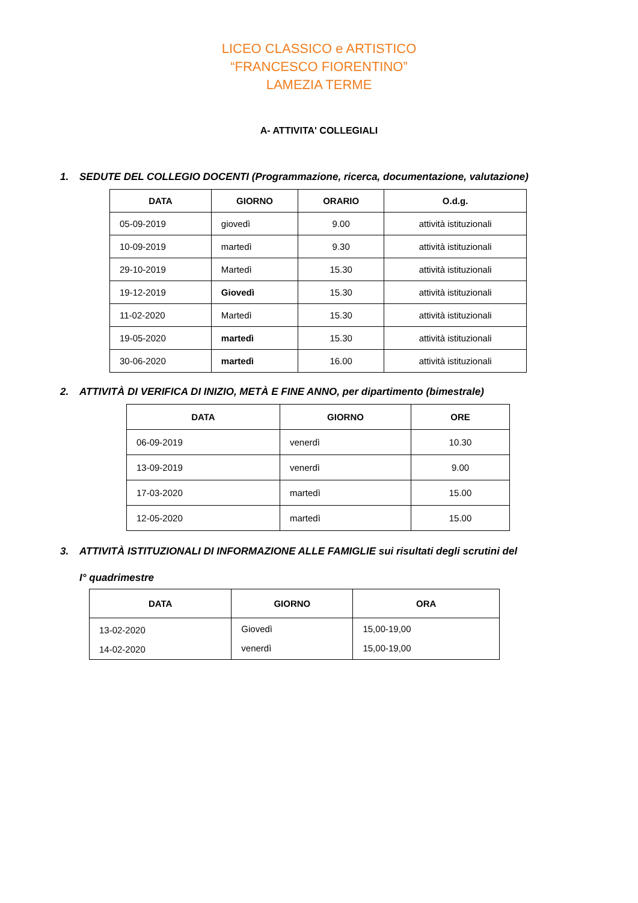LICEO CLASSICO e ARTISTICO
“FRANCESCO FIORENTINO”
LAMEZIA TERME
A- ATTIVITA' COLLEGIALI
1. SEDUTE DEL COLLEGIO DOCENTI (Programmazione, ricerca, documentazione, valutazione)
| DATA | GIORNO | ORARIO | O.d.g. |
| --- | --- | --- | --- |
| 05-09-2019 | giovedì | 9.00 | attività istituzionali |
| 10-09-2019 | martedì | 9.30 | attività istituzionali |
| 29-10-2019 | Martedì | 15.30 | attività istituzionali |
| 19-12-2019 | Giovedì | 15.30 | attività istituzionali |
| 11-02-2020 | Martedì | 15.30 | attività istituzionali |
| 19-05-2020 | martedì | 15.30 | attività istituzionali |
| 30-06-2020 | martedì | 16.00 | attività istituzionali |
2. ATTIVITÀ DI VERIFICA DI INIZIO, METÀ E FINE ANNO, per dipartimento (bimestrale)
| DATA | GIORNO | ORE |
| --- | --- | --- |
| 06-09-2019 | venerdì | 10.30 |
| 13-09-2019 | venerdì | 9.00 |
| 17-03-2020 | martedì | 15.00 |
| 12-05-2020 | martedì | 15.00 |
3. ATTIVITÀ ISTITUZIONALI DI INFORMAZIONE ALLE FAMIGLIE sui risultati degli scrutini del
I° quadrimestre
| DATA | GIORNO | ORA |
| --- | --- | --- |
| 13-02-2020 14-02-2020 | Giovedì venerdì | 15,00-19,00 15,00-19,00 |